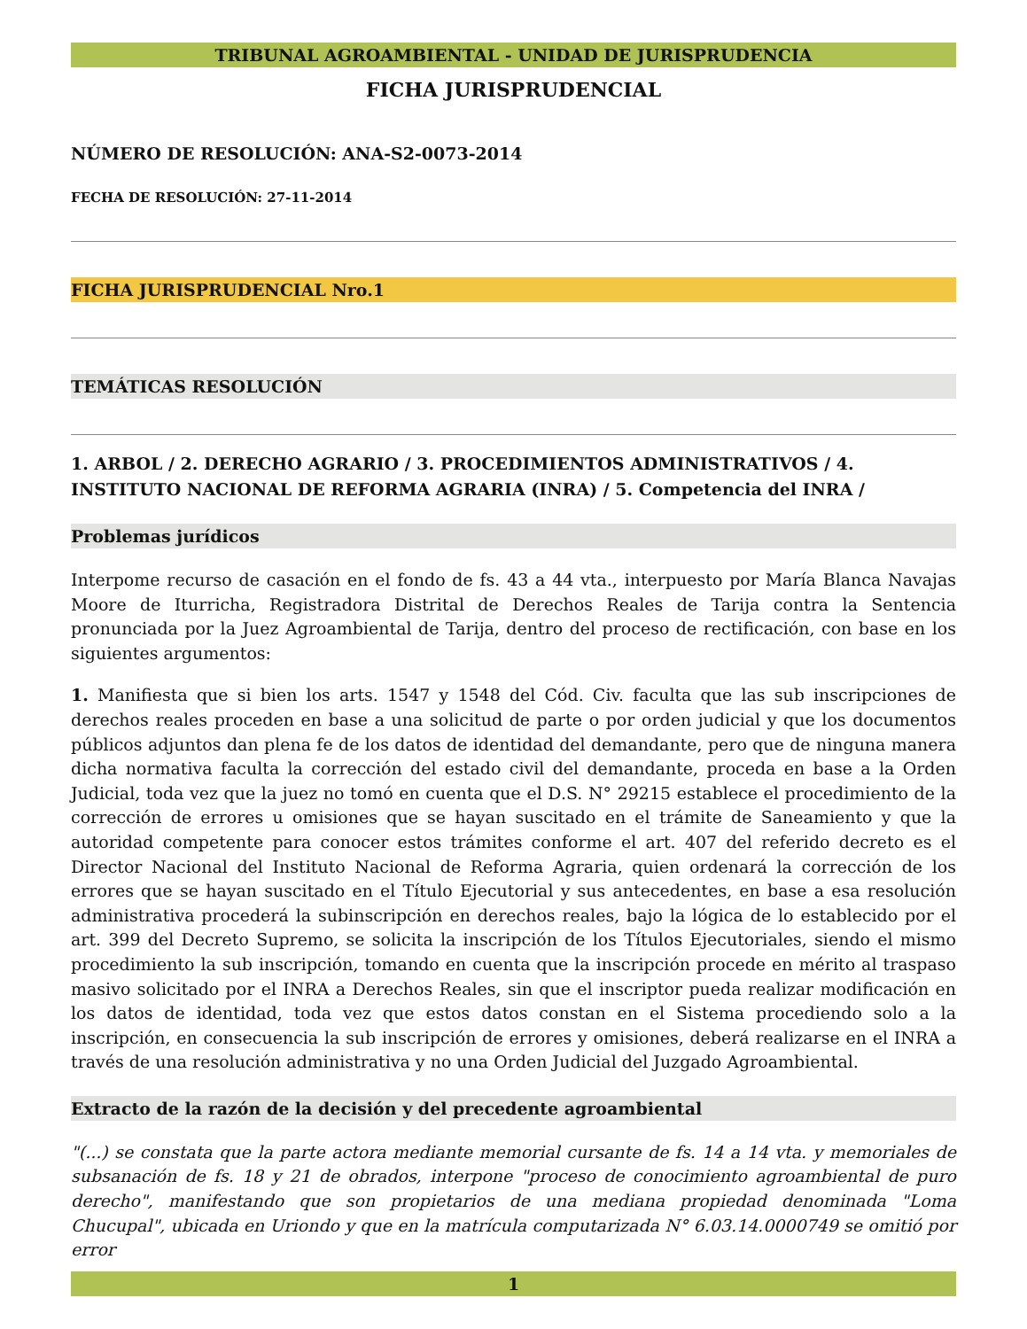TRIBUNAL AGROAMBIENTAL - UNIDAD DE JURISPRUDENCIA
FICHA JURISPRUDENCIAL
NÚMERO DE RESOLUCIÓN: ANA-S2-0073-2014
FECHA DE RESOLUCIÓN: 27-11-2014
FICHA JURISPRUDENCIAL Nro.1
TEMÁTICAS RESOLUCIÓN
1. ARBOL / 2. DERECHO AGRARIO / 3. PROCEDIMIENTOS ADMINISTRATIVOS / 4. INSTITUTO NACIONAL DE REFORMA AGRARIA (INRA) / 5. Competencia del INRA /
Problemas jurídicos
Interpome recurso de casación en el fondo de fs. 43 a 44 vta., interpuesto por María Blanca Navajas Moore de Iturricha, Registradora Distrital de Derechos Reales de Tarija contra la Sentencia pronunciada por la Juez Agroambiental de Tarija, dentro del proceso de rectificación, con base en los siguientes argumentos:
1. Manifiesta que si bien los arts. 1547 y 1548 del Cód. Civ. faculta que las sub inscripciones de derechos reales proceden en base a una solicitud de parte o por orden judicial y que los documentos públicos adjuntos dan plena fe de los datos de identidad del demandante, pero que de ninguna manera dicha normativa faculta la corrección del estado civil del demandante, proceda en base a la Orden Judicial, toda vez que la juez no tomó en cuenta que el D.S. N° 29215 establece el procedimiento de la corrección de errores u omisiones que se hayan suscitado en el trámite de Saneamiento y que la autoridad competente para conocer estos trámites conforme el art. 407 del referido decreto es el Director Nacional del Instituto Nacional de Reforma Agraria, quien ordenará la corrección de los errores que se hayan suscitado en el Título Ejecutorial y sus antecedentes, en base a esa resolución administrativa procederá la subinscripción en derechos reales, bajo la lógica de lo establecido por el art. 399 del Decreto Supremo, se solicita la inscripción de los Títulos Ejecutoriales, siendo el mismo procedimiento la sub inscripción, tomando en cuenta que la inscripción procede en mérito al traspaso masivo solicitado por el INRA a Derechos Reales, sin que el inscriptor pueda realizar modificación en los datos de identidad, toda vez que estos datos constan en el Sistema procediendo solo a la inscripción, en consecuencia la sub inscripción de errores y omisiones, deberá realizarse en el INRA a través de una resolución administrativa y no una Orden Judicial del Juzgado Agroambiental.
Extracto de la razón de la decisión y del precedente agroambiental
"(...) se constata que la parte actora mediante memorial cursante de fs. 14 a 14 vta. y memoriales de subsanación de fs. 18 y 21 de obrados, interpone "proceso de conocimiento agroambiental de puro derecho", manifestando que son propietarios de una mediana propiedad denominada "Loma Chucupal", ubicada en Uriondo y que en la matrícula computarizada N° 6.03.14.0000749 se omitió por error
1